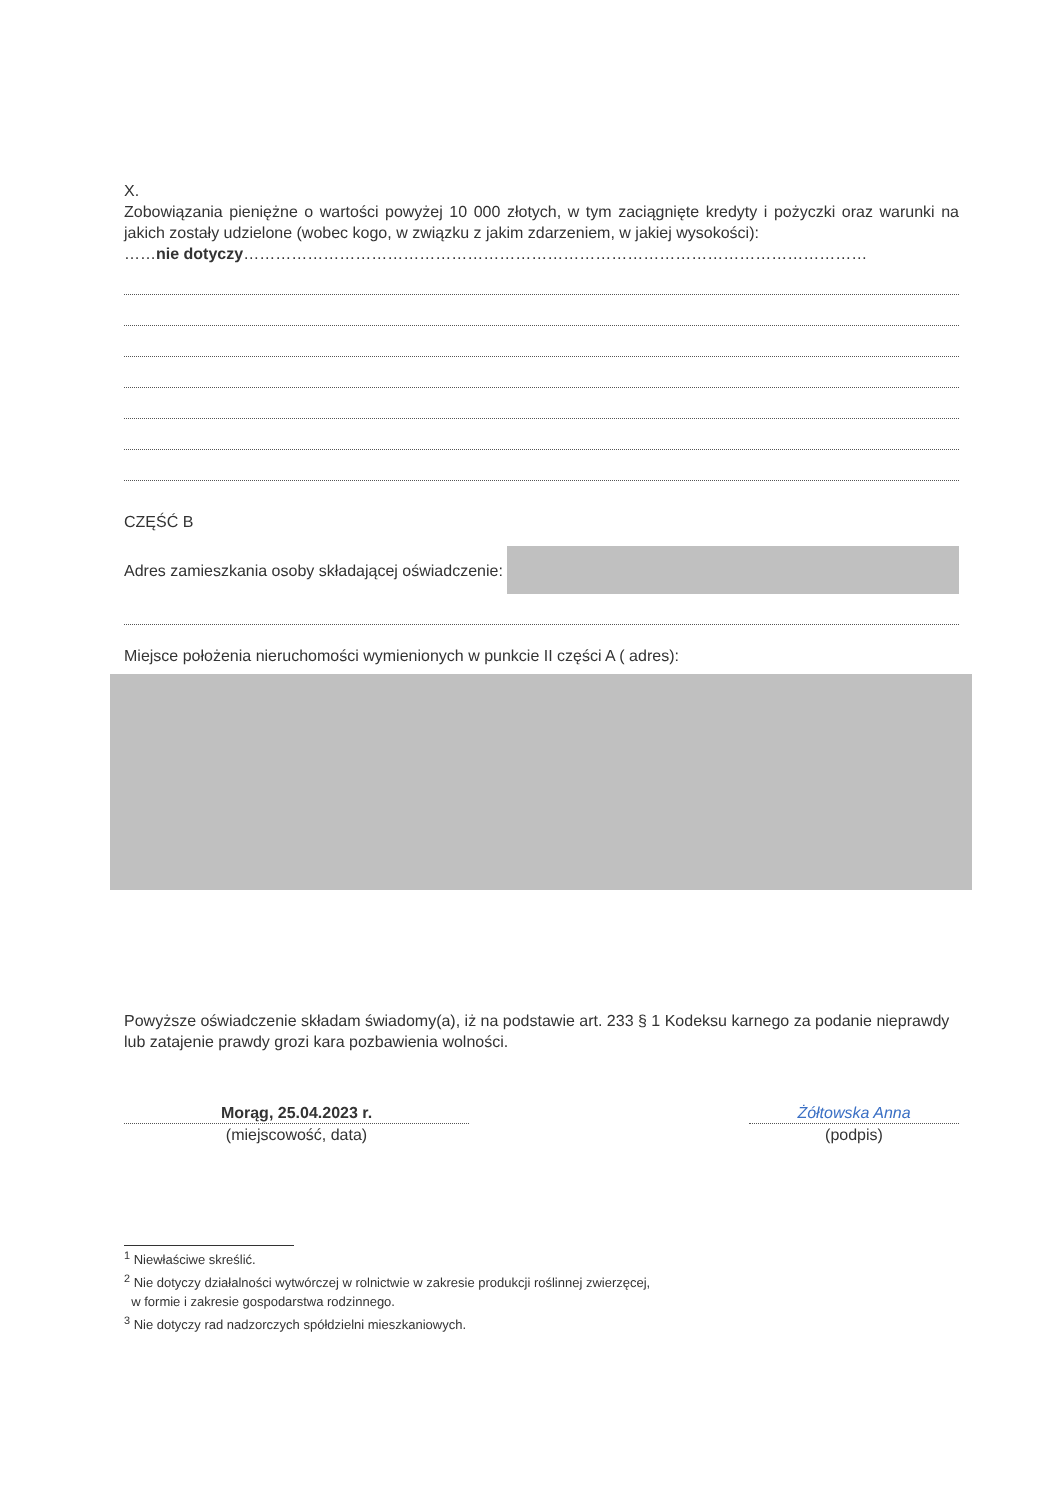X.
Zobowiązania pieniężne o wartości powyżej 10 000 złotych, w tym zaciągnięte kredyty i pożyczki oraz warunki na jakich zostały udzielone (wobec kogo, w związku z jakim zdarzeniem, w jakiej wysokości):
……nie dotyczy………………………………………………………………………………………………………
CZĘŚĆ B
Adres zamieszkania osoby składającej oświadczenie:
Miejsce położenia nieruchomości wymienionych w punkcie II części A ( adres):
Powyższe oświadczenie składam świadomy(a), iż na podstawie art. 233 § 1 Kodeksu karnego za podanie nieprawdy lub zatajenie prawdy grozi kara pozbawienia wolności.
Morąg, 25.04.2023 r.
(miejscowość, data)
Żółtowska Anna
(podpis)
<sup>1</sup> Niewłaściwe skreślić.
<sup>2</sup> Nie dotyczy działalności wytwórczej w rolnictwie w zakresie produkcji roślinnej zwierzęcej,
w formie i zakresie gospodarstwa rodzinnego.
<sup>3</sup> Nie dotyczy rad nadzorczych spółdzielni mieszkaniowych.